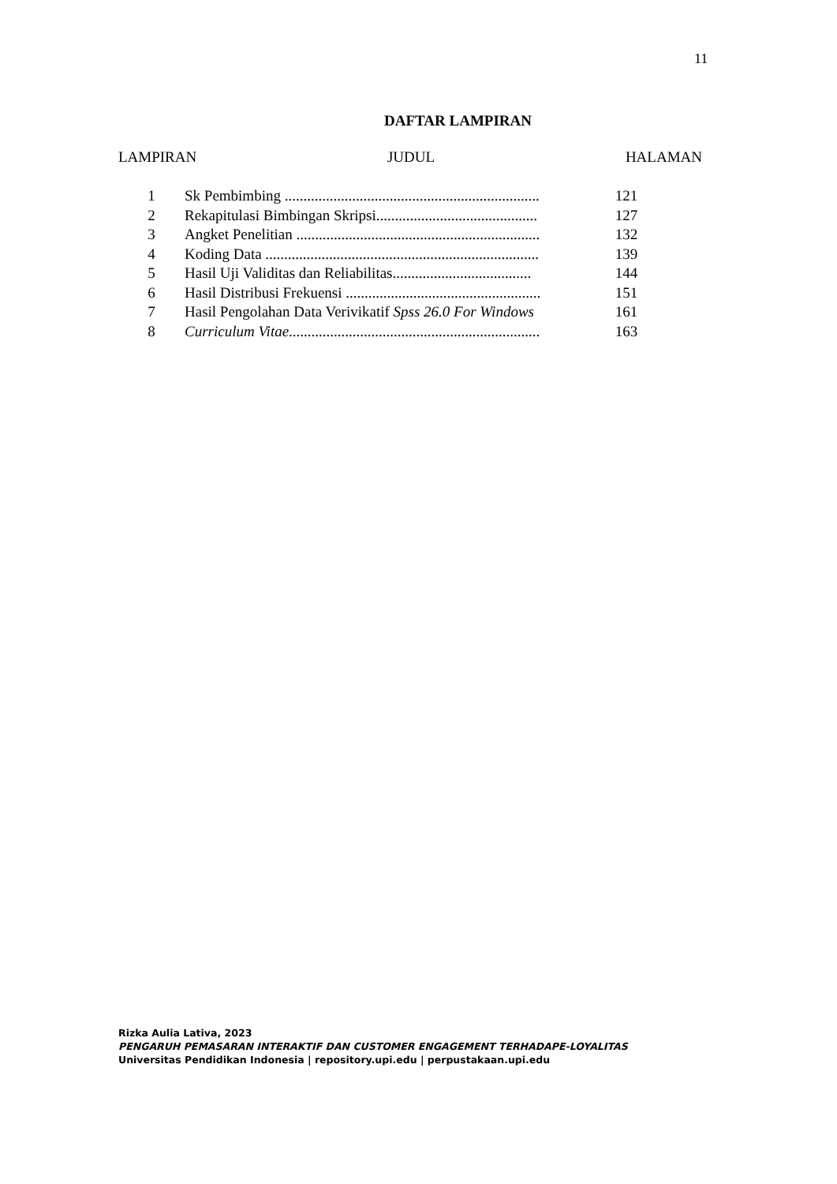11
DAFTAR LAMPIRAN
LAMPIRAN JUDUL HALAMAN
| 1 | Sk Pembimbing .................................................................... | 121 |
| 2 | Rekapitulasi Bimbingan Skripsi........................................... | 127 |
| 3 | Angket Penelitian ................................................................. | 132 |
| 4 | Koding Data ......................................................................... | 139 |
| 5 | Hasil Uji Validitas dan Reliabilitas..................................... | 144 |
| 6 | Hasil Distribusi Frekuensi .................................................... | 151 |
| 7 | Hasil Pengolahan Data Verivikatif Spss 26.0 For Windows | 161 |
| 8 | Curriculum Vitae ................................................................... | 163 |
Rizka Aulia Lativa, 2023
PENGARUH PEMASARAN INTERAKTIF DAN CUSTOMER ENGAGEMENT TERHADAPE-LOYALITAS
Universitas Pendidikan Indonesia | repository.upi.edu | perpustakaan.upi.edu